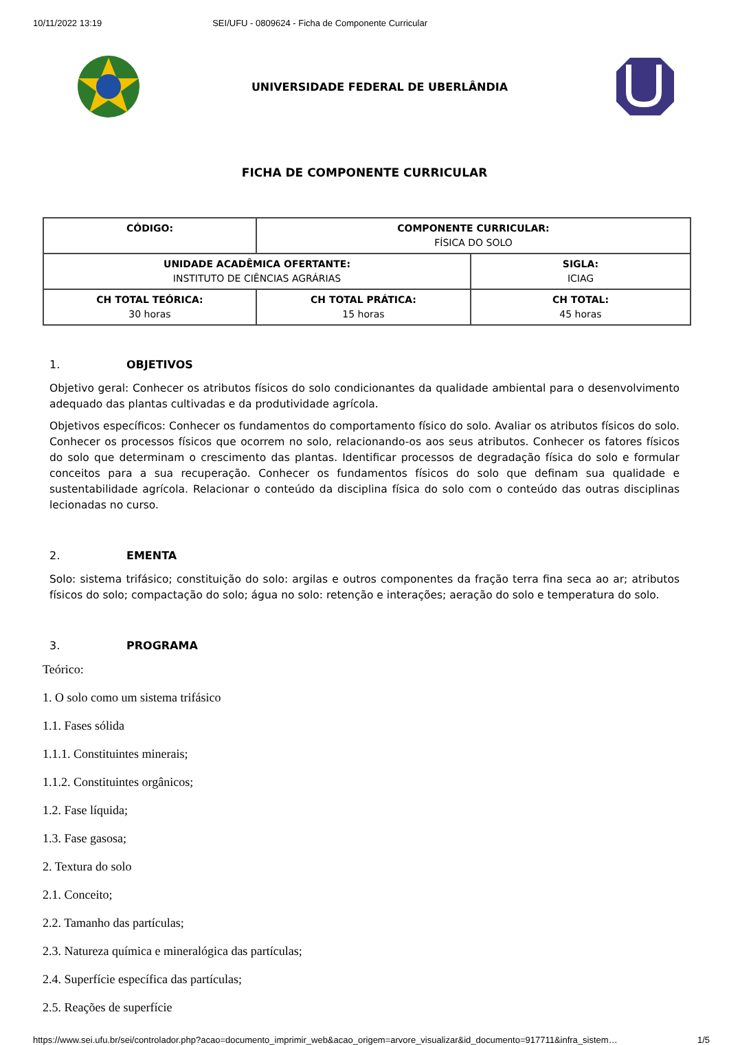10/11/2022 13:19 SEI/UFU - 0809624 - Ficha de Componente Curricular
UNIVERSIDADE FEDERAL DE UBERLÂNDIA
FICHA DE COMPONENTE CURRICULAR
| CÓDIGO: | COMPONENTE CURRICULAR: FÍSICA DO SOLO | |
| UNIDADE ACADÊMICA OFERTANTE: INSTITUTO DE CIÊNCIAS AGRÁRIAS | | SIGLA: ICIAG |
| CH TOTAL TEÓRICA: 30 horas | CH TOTAL PRÁTICA: 15 horas | CH TOTAL: 45 horas |
1. OBJETIVOS
Objetivo geral: Conhecer os atributos físicos do solo condicionantes da qualidade ambiental para o desenvolvimento adequado das plantas cultivadas e da produtividade agrícola.
Objetivos específicos: Conhecer os fundamentos do comportamento físico do solo. Avaliar os atributos físicos do solo. Conhecer os processos físicos que ocorrem no solo, relacionando-os aos seus atributos. Conhecer os fatores físicos do solo que determinam o crescimento das plantas. Identificar processos de degradação física do solo e formular conceitos para a sua recuperação. Conhecer os fundamentos físicos do solo que definam sua qualidade e sustentabilidade agrícola. Relacionar o conteúdo da disciplina física do solo com o conteúdo das outras disciplinas lecionadas no curso.
2. EMENTA
Solo: sistema trifásico; constituição do solo: argilas e outros componentes da fração terra fina seca ao ar; atributos físicos do solo; compactação do solo; água no solo: retenção e interações; aeração do solo e temperatura do solo.
3. PROGRAMA
Teórico:
1. O solo como um sistema trifásico
1.1. Fases sólida
1.1.1. Constituintes minerais;
1.1.2. Constituintes orgânicos;
1.2. Fase líquida;
1.3. Fase gasosa;
2. Textura do solo
2.1. Conceito;
2.2. Tamanho das partículas;
2.3. Natureza química e mineralógica das partículas;
2.4. Superfície específica das partículas;
2.5. Reações de superfície
https://www.sei.ufu.br/sei/controlador.php?acao=documento_imprimir_web&acao_origem=arvore_visualizar&id_documento=917711&infra_sistem… 1/5